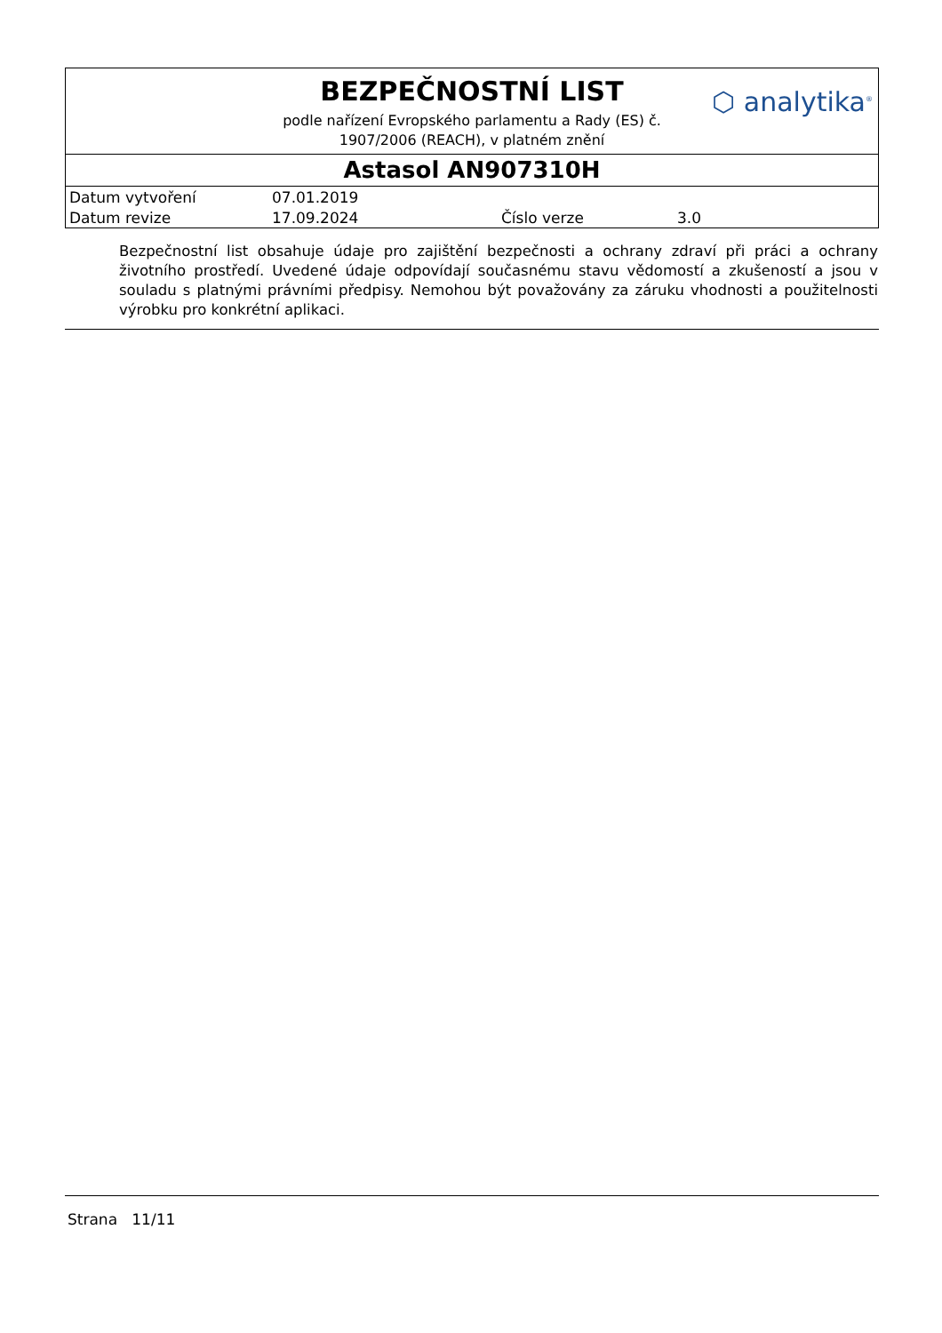BEZPEČNOSTNÍ LIST
podle nařízení Evropského parlamentu a Rady (ES) č. 1907/2006 (REACH), v platném znění
⬡ analytika<sup>®</sup>
Astasol AN907310H
| Datum vytvoření | 07.01.2019 | | |
| Datum revize | 17.09.2024 | Číslo verze | 3.0 |
Bezpečnostní list obsahuje údaje pro zajištění bezpečnosti a ochrany zdraví při práci a ochrany životního prostředí. Uvedené údaje odpovídají současnému stavu vědomostí a zkušeností a jsou v souladu s platnými právními předpisy. Nemohou být považovány za záruku vhodnosti a použitelnosti výrobku pro konkrétní aplikaci.
Strana 11/11